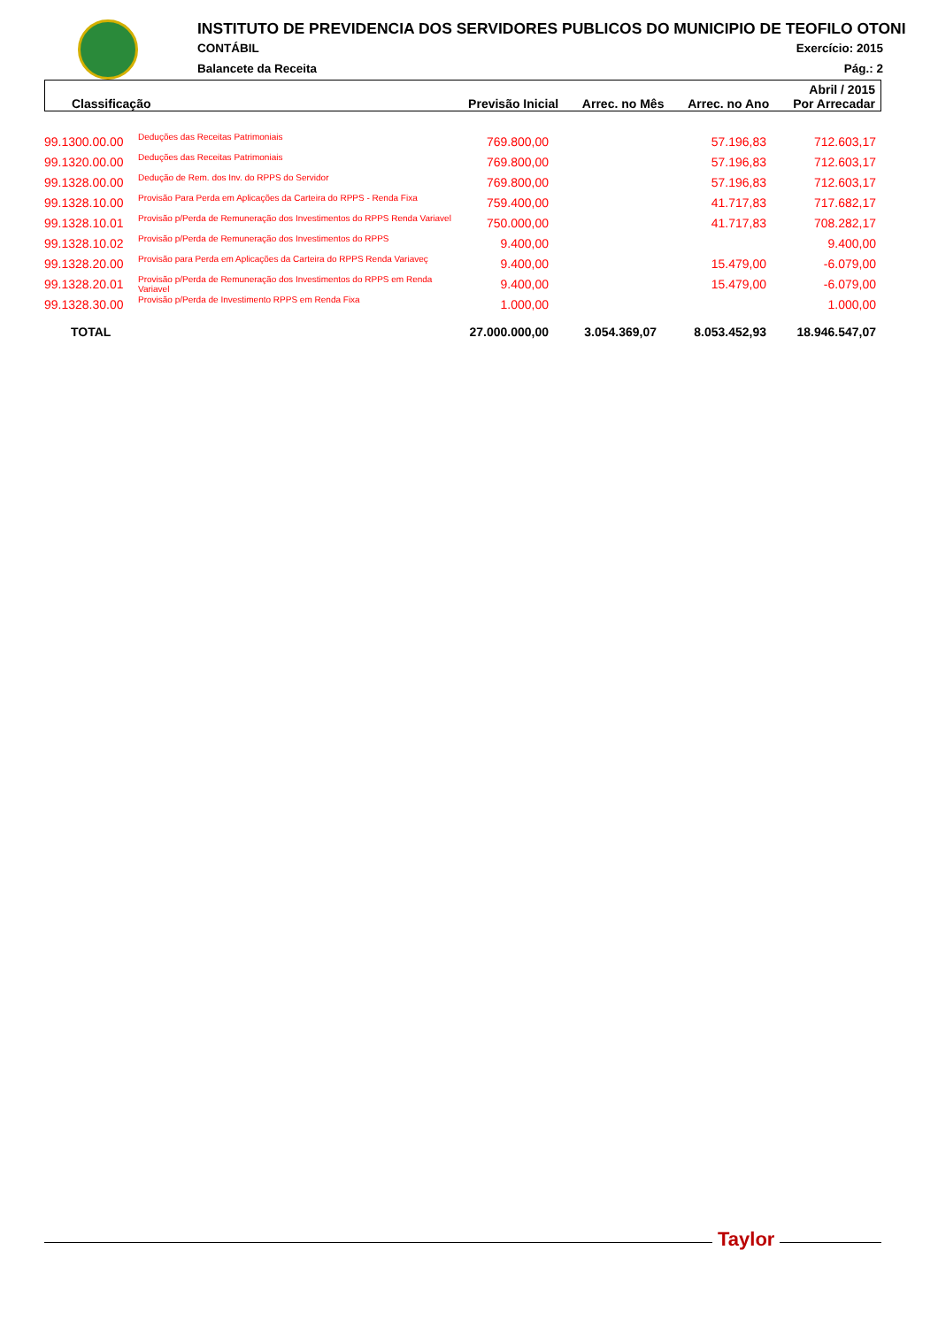INSTITUTO DE PREVIDENCIA DOS SERVIDORES PUBLICOS DO MUNICIPIO DE TEOFILO OTONI
CONTÁBIL Exercício: 2015
Balancete da Receita Pág.: 2
| Abril / 2015 | | | | |
| --- | --- | --- | --- | --- |
| Classificação | Previsão Inicial | Arrec. no Mês | Arrec. no Ano | Por Arrecadar |
| 99.1300.00.00 | Deduções das Receitas Patrimoniais | 769.800,00 | | 57.196,83 | 712.603,17 |
| 99.1320.00.00 | Deduções das Receitas Patrimoniais | 769.800,00 | | 57.196,83 | 712.603,17 |
| 99.1328.00.00 | Dedução de Rem. dos Inv. do RPPS do Servidor | 769.800,00 | | 57.196,83 | 712.603,17 |
| 99.1328.10.00 | Provisão Para Perda em Aplicações da Carteira do RPPS - Renda Fixa | 759.400,00 | | 41.717,83 | 717.682,17 |
| 99.1328.10.01 | Provisão p/Perda de Remuneração dos Investimentos do RPPS Renda Variavel | 750.000,00 | | 41.717,83 | 708.282,17 |
| 99.1328.10.02 | Provisão p/Perda de Remuneração dos Investimentos do RPPS | 9.400,00 | | | 9.400,00 |
| 99.1328.20.00 | Provisão para Perda em Aplicações da Carteira do RPPS Renda Variaveç | 9.400,00 | | 15.479,00 | -6.079,00 |
| 99.1328.20.01 | Provisão p/Perda de Remuneração dos Investimentos do RPPS em Renda Variavel | 9.400,00 | | 15.479,00 | -6.079,00 |
| 99.1328.30.00 | Provisão p/Perda de Investimento RPPS em Renda Fixa | 1.000,00 | | | 1.000,00 |
| TOTAL | | 27.000.000,00 | 3.054.369,07 | 8.053.452,93 | 18.946.547,07 |
Taylor